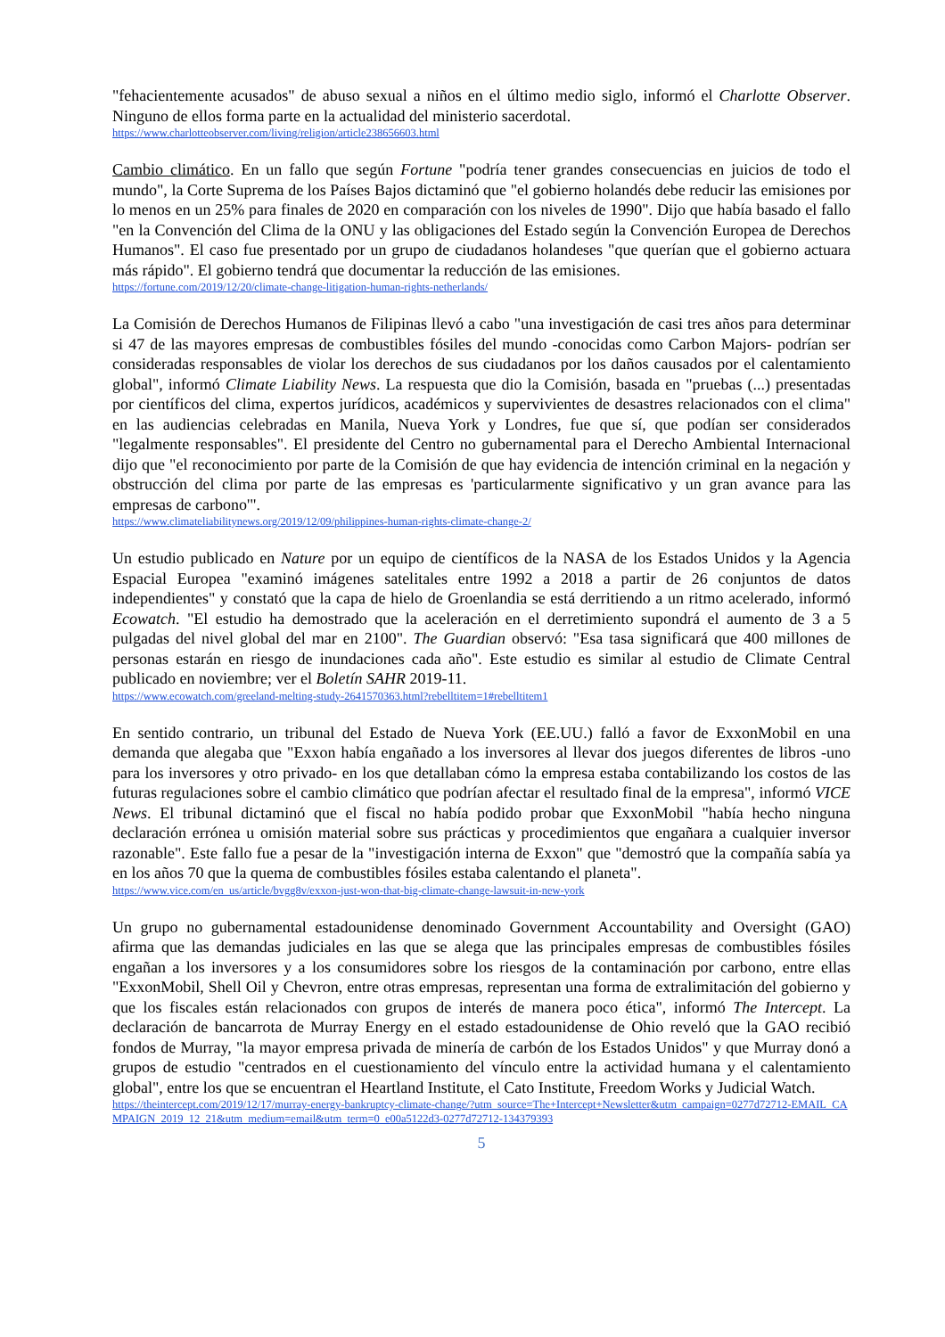"fehacientemente acusados" de abuso sexual a niños en el último medio siglo, informó el Charlotte Observer. Ninguno de ellos forma parte en la actualidad del ministerio sacerdotal.
https://www.charlotteobserver.com/living/religion/article238656603.html
Cambio climático. En un fallo que según Fortune "podría tener grandes consecuencias en juicios de todo el mundo", la Corte Suprema de los Países Bajos dictaminó que "el gobierno holandés debe reducir las emisiones por lo menos en un 25% para finales de 2020 en comparación con los niveles de 1990". Dijo que había basado el fallo "en la Convención del Clima de la ONU y las obligaciones del Estado según la Convención Europea de Derechos Humanos". El caso fue presentado por un grupo de ciudadanos holandeses "que querían que el gobierno actuara más rápido". El gobierno tendrá que documentar la reducción de las emisiones.
https://fortune.com/2019/12/20/climate-change-litigation-human-rights-netherlands/
La Comisión de Derechos Humanos de Filipinas llevó a cabo "una investigación de casi tres años para determinar si 47 de las mayores empresas de combustibles fósiles del mundo -conocidas como Carbon Majors- podrían ser consideradas responsables de violar los derechos de sus ciudadanos por los daños causados por el calentamiento global", informó Climate Liability News. La respuesta que dio la Comisión, basada en "pruebas (...) presentadas por científicos del clima, expertos jurídicos, académicos y supervivientes de desastres relacionados con el clima" en las audiencias celebradas en Manila, Nueva York y Londres, fue que sí, que podían ser considerados "legalmente responsables". El presidente del Centro no gubernamental para el Derecho Ambiental Internacional dijo que "el reconocimiento por parte de la Comisión de que hay evidencia de intención criminal en la negación y obstrucción del clima por parte de las empresas es 'particularmente significativo y un gran avance para las empresas de carbono'".
https://www.climateliabilitynews.org/2019/12/09/philippines-human-rights-climate-change-2/
Un estudio publicado en Nature por un equipo de científicos de la NASA de los Estados Unidos y la Agencia Espacial Europea "examinó imágenes satelitales entre 1992 a 2018 a partir de 26 conjuntos de datos independientes" y constató que la capa de hielo de Groenlandia se está derritiendo a un ritmo acelerado, informó Ecowatch. "El estudio ha demostrado que la aceleración en el derretimiento supondrá el aumento de 3 a 5 pulgadas del nivel global del mar en 2100". The Guardian observó: "Esa tasa significará que 400 millones de personas estarán en riesgo de inundaciones cada año". Este estudio es similar al estudio de Climate Central publicado en noviembre; ver el Boletín SAHR 2019-11.
https://www.ecowatch.com/greeland-melting-study-2641570363.html?rebelltitem=1#rebelltitem1
En sentido contrario, un tribunal del Estado de Nueva York (EE.UU.) falló a favor de ExxonMobil en una demanda que alegaba que "Exxon había engañado a los inversores al llevar dos juegos diferentes de libros -uno para los inversores y otro privado- en los que detallaban cómo la empresa estaba contabilizando los costos de las futuras regulaciones sobre el cambio climático que podrían afectar el resultado final de la empresa", informó VICE News. El tribunal dictaminó que el fiscal no había podido probar que ExxonMobil "había hecho ninguna declaración errónea u omisión material sobre sus prácticas y procedimientos que engañara a cualquier inversor razonable". Este fallo fue a pesar de la "investigación interna de Exxon" que "demostró que la compañía sabía ya en los años 70 que la quema de combustibles fósiles estaba calentando el planeta".
https://www.vice.com/en_us/article/bvgg8v/exxon-just-won-that-big-climate-change-lawsuit-in-new-york
Un grupo no gubernamental estadounidense denominado Government Accountability and Oversight (GAO) afirma que las demandas judiciales en las que se alega que las principales empresas de combustibles fósiles engañan a los inversores y a los consumidores sobre los riesgos de la contaminación por carbono, entre ellas "ExxonMobil, Shell Oil y Chevron, entre otras empresas, representan una forma de extralimitación del gobierno y que los fiscales están relacionados con grupos de interés de manera poco ética", informó The Intercept. La declaración de bancarrota de Murray Energy en el estado estadounidense de Ohio reveló que la GAO recibió fondos de Murray, "la mayor empresa privada de minería de carbón de los Estados Unidos" y que Murray donó a grupos de estudio "centrados en el cuestionamiento del vínculo entre la actividad humana y el calentamiento global", entre los que se encuentran el Heartland Institute, el Cato Institute, Freedom Works y Judicial Watch.
https://theintercept.com/2019/12/17/murray-energy-bankruptcy-climate-change/?utm_source=The+Intercept+Newsletter&utm_campaign=0277d72712-EMAIL_CAMPAIGN_2019_12_21&utm_medium=email&utm_term=0_e00a5122d3-0277d72712-134379393
5